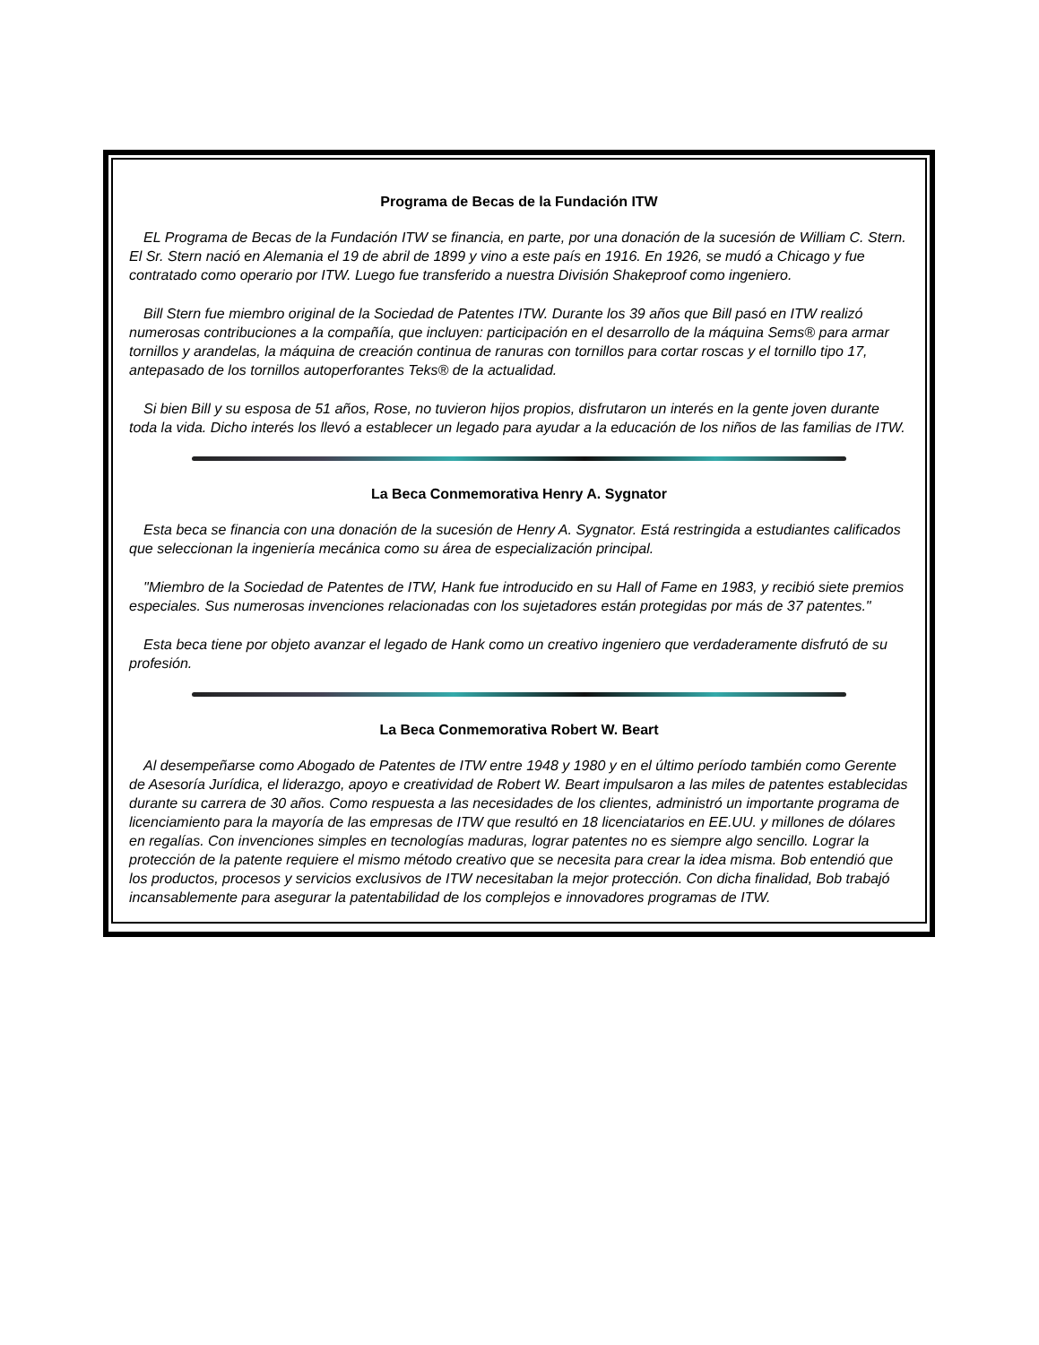Programa de Becas de la Fundación ITW
EL Programa de Becas de la Fundación ITW se financia, en parte, por una donación de la sucesión de William C. Stern. El Sr. Stern nació en Alemania el 19 de abril de 1899 y vino a este país en 1916. En 1926, se mudó a Chicago y fue contratado como operario por ITW. Luego fue transferido a nuestra División Shakeproof como ingeniero.
Bill Stern fue miembro original de la Sociedad de Patentes ITW. Durante los 39 años que Bill pasó en ITW realizó numerosas contribuciones a la compañía, que incluyen: participación en el desarrollo de la máquina Sems® para armar tornillos y arandelas, la máquina de creación continua de ranuras con tornillos para cortar roscas y el tornillo tipo 17, antepasado de los tornillos autoperforantes Teks® de la actualidad.
Si bien Bill y su esposa de 51 años, Rose, no tuvieron hijos propios, disfrutaron un interés en la gente joven durante toda la vida. Dicho interés los llevó a establecer un legado para ayudar a la educación de los niños de las familias de ITW.
La Beca Conmemorativa Henry A. Sygnator
Esta beca se financia con una donación de la sucesión de Henry A. Sygnator. Está restringida a estudiantes calificados que seleccionan la ingeniería mecánica como su área de especialización principal.
"Miembro de la Sociedad de Patentes de ITW, Hank fue introducido en su Hall of Fame en 1983, y recibió siete premios especiales. Sus numerosas invenciones relacionadas con los sujetadores están protegidas por más de 37 patentes."
Esta beca tiene por objeto avanzar el legado de Hank como un creativo ingeniero que verdaderamente disfrutó de su profesión.
La Beca Conmemorativa Robert W. Beart
Al desempeñarse como Abogado de Patentes de ITW entre 1948 y 1980 y en el último período también como Gerente de Asesoría Jurídica, el liderazgo, apoyo e creatividad de Robert W. Beart impulsaron a las miles de patentes establecidas durante su carrera de 30 años. Como respuesta a las necesidades de los clientes, administró un importante programa de licenciamiento para la mayoría de las empresas de ITW que resultó en 18 licenciatarios en EE.UU. y millones de dólares en regalías. Con invenciones simples en tecnologías maduras, lograr patentes no es siempre algo sencillo. Lograr la protección de la patente requiere el mismo método creativo que se necesita para crear la idea misma. Bob entendió que los productos, procesos y servicios exclusivos de ITW necesitaban la mejor protección. Con dicha finalidad, Bob trabajó incansablemente para asegurar la patentabilidad de los complejos e innovadores programas de ITW.